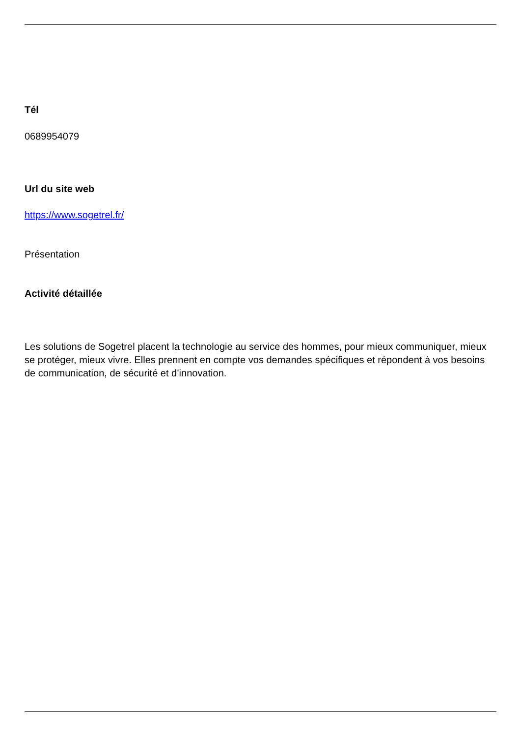Tél
0689954079
Url du site web
https://www.sogetrel.fr/
Présentation
Activité détaillée
Les solutions de Sogetrel placent la technologie au service des hommes, pour mieux communiquer, mieux se protéger, mieux vivre. Elles prennent en compte vos demandes spécifiques et répondent à vos besoins de communication, de sécurité et d’innovation.